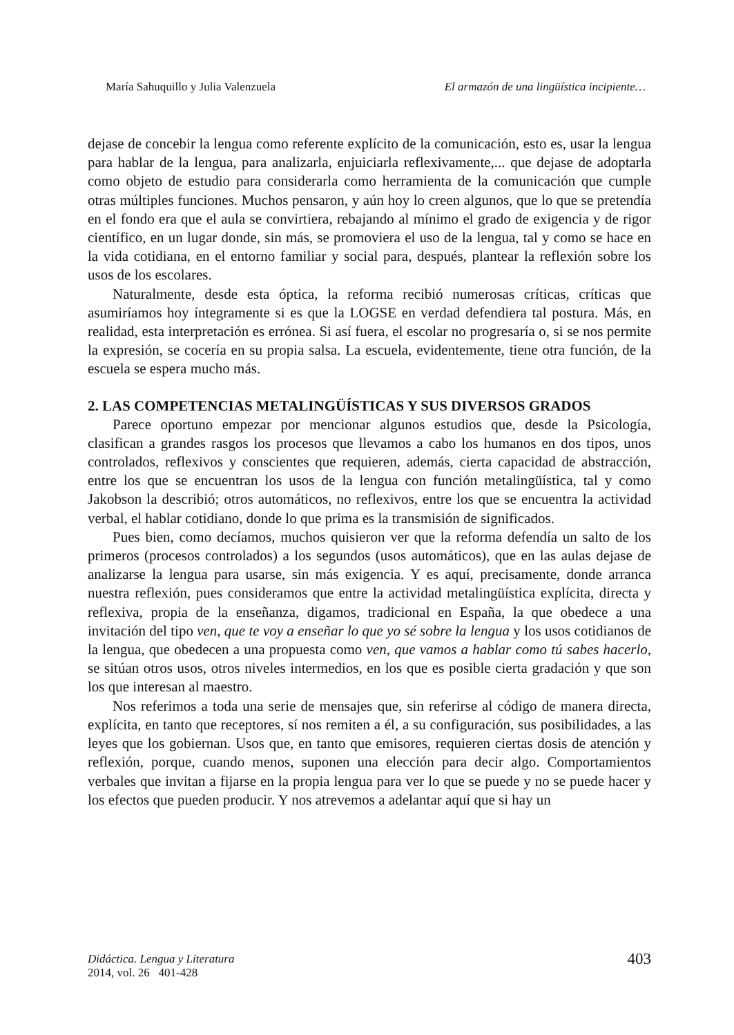María Sahuquillo y Julia Valenzuela El armazón de una lingüística incipiente…
dejase de concebir la lengua como referente explícito de la comunicación, esto es, usar la lengua para hablar de la lengua, para analizarla, enjuiciarla reflexivamente,... que dejase de adoptarla como objeto de estudio para considerarla como herramienta de la comunicación que cumple otras múltiples funciones. Muchos pensaron, y aún hoy lo creen algunos, que lo que se pretendía en el fondo era que el aula se convirtiera, rebajando al mínimo el grado de exigencia y de rigor científico, en un lugar donde, sin más, se promoviera el uso de la lengua, tal y como se hace en la vida cotidiana, en el entorno familiar y social para, después, plantear la reflexión sobre los usos de los escolares.
Naturalmente, desde esta óptica, la reforma recibió numerosas críticas, críticas que asumiríamos hoy íntegramente si es que la LOGSE en verdad defendiera tal postura. Más, en realidad, esta interpretación es errónea. Si así fuera, el escolar no progresaría o, si se nos permite la expresión, se cocería en su propia salsa. La escuela, evidentemente, tiene otra función, de la escuela se espera mucho más.
2. LAS COMPETENCIAS METALINGÜÍSTICAS Y SUS DIVERSOS GRADOS
Parece oportuno empezar por mencionar algunos estudios que, desde la Psicología, clasifican a grandes rasgos los procesos que llevamos a cabo los humanos en dos tipos, unos controlados, reflexivos y conscientes que requieren, además, cierta capacidad de abstracción, entre los que se encuentran los usos de la lengua con función metalingüística, tal y como Jakobson la describió; otros automáticos, no reflexivos, entre los que se encuentra la actividad verbal, el hablar cotidiano, donde lo que prima es la transmisión de significados.
Pues bien, como decíamos, muchos quisieron ver que la reforma defendía un salto de los primeros (procesos controlados) a los segundos (usos automáticos), que en las aulas dejase de analizarse la lengua para usarse, sin más exigencia. Y es aquí, precisamente, donde arranca nuestra reflexión, pues consideramos que entre la actividad metalingüística explícita, directa y reflexiva, propia de la enseñanza, digamos, tradicional en España, la que obedece a una invitación del tipo ven, que te voy a enseñar lo que yo sé sobre la lengua y los usos cotidianos de la lengua, que obedecen a una propuesta como ven, que vamos a hablar como tú sabes hacerlo, se sitúan otros usos, otros niveles intermedios, en los que es posible cierta gradación y que son los que interesan al maestro.
Nos referimos a toda una serie de mensajes que, sin referirse al código de manera directa, explícita, en tanto que receptores, sí nos remiten a él, a su configuración, sus posibilidades, a las leyes que los gobiernan. Usos que, en tanto que emisores, requieren ciertas dosis de atención y reflexión, porque, cuando menos, suponen una elección para decir algo. Comportamientos verbales que invitan a fijarse en la propia lengua para ver lo que se puede y no se puede hacer y los efectos que pueden producir. Y nos atrevemos a adelantar aquí que si hay un
Didáctica. Lengua y Literatura
2014, vol. 26 401-428
403